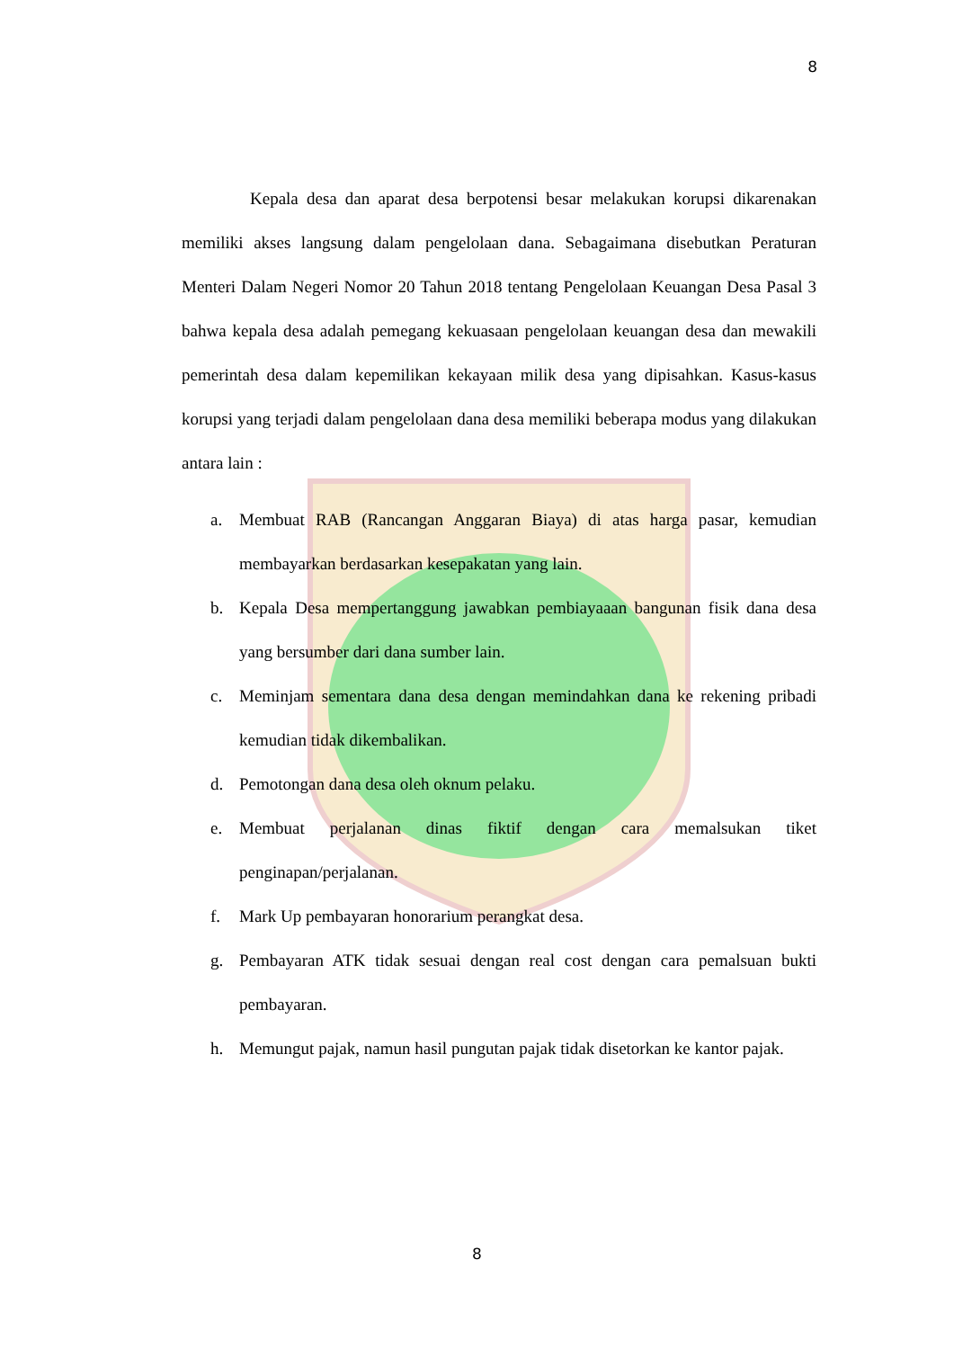8
Kepala desa dan aparat desa berpotensi besar melakukan korupsi dikarenakan memiliki akses langsung dalam pengelolaan dana. Sebagaimana disebutkan Peraturan Menteri Dalam Negeri Nomor 20 Tahun 2018 tentang Pengelolaan Keuangan Desa Pasal 3 bahwa kepala desa adalah pemegang kekuasaan pengelolaan keuangan desa dan mewakili pemerintah desa dalam kepemilikan kekayaan milik desa yang dipisahkan. Kasus-kasus korupsi yang terjadi dalam pengelolaan dana desa memiliki beberapa modus yang dilakukan antara lain :
a. Membuat RAB (Rancangan Anggaran Biaya) di atas harga pasar, kemudian membayarkan berdasarkan kesepakatan yang lain.
b. Kepala Desa mempertanggung jawabkan pembiayaaan bangunan fisik dana desa yang bersumber dari dana sumber lain.
c. Meminjam sementara dana desa dengan memindahkan dana ke rekening pribadi kemudian tidak dikembalikan.
d. Pemotongan dana desa oleh oknum pelaku.
e. Membuat perjalanan dinas fiktif dengan cara memalsukan tiket penginapan/perjalanan.
f. Mark Up pembayaran honorarium perangkat desa.
g. Pembayaran ATK tidak sesuai dengan real cost dengan cara pemalsuan bukti pembayaran.
h. Memungut pajak, namun hasil pungutan pajak tidak disetorkan ke kantor pajak.
8